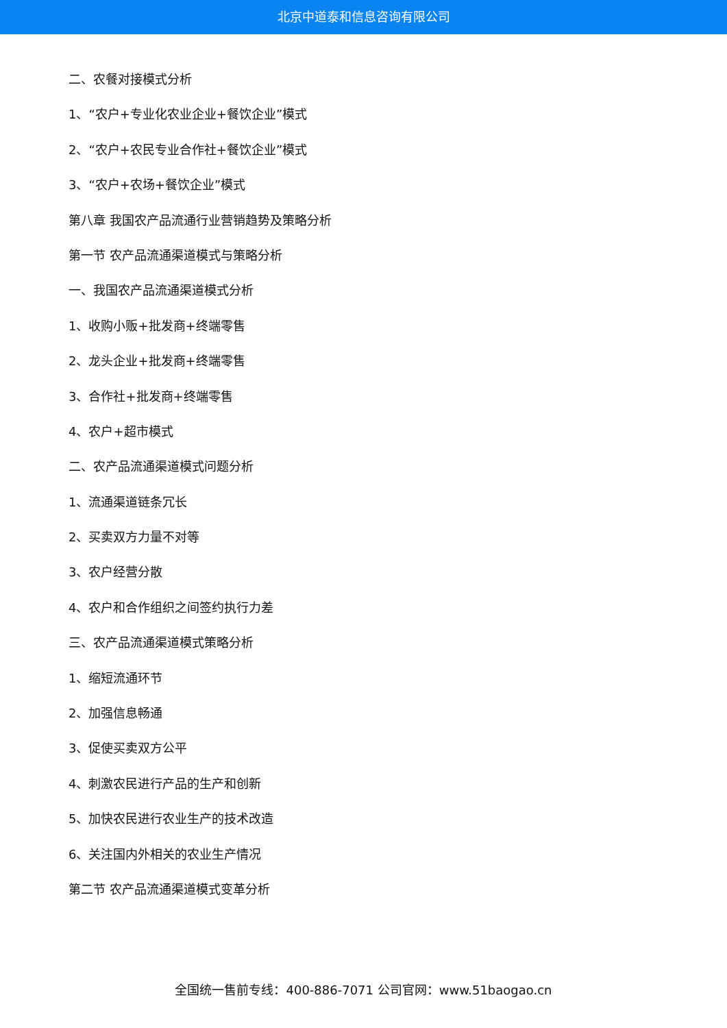北京中道泰和信息咨询有限公司
二、农餐对接模式分析
1、“农户+专业化农业企业+餐饮企业”模式
2、“农户+农民专业合作社+餐饮企业”模式
3、“农户+农场+餐饮企业”模式
第八章 我国农产品流通行业营销趋势及策略分析
第一节 农产品流通渠道模式与策略分析
一、我国农产品流通渠道模式分析
1、收购小贩+批发商+终端零售
2、龙头企业+批发商+终端零售
3、合作社+批发商+终端零售
4、农户+超市模式
二、农产品流通渠道模式问题分析
1、流通渠道链条冗长
2、买卖双方力量不对等
3、农户经营分散
4、农户和合作组织之间签约执行力差
三、农产品流通渠道模式策略分析
1、缩短流通环节
2、加强信息畅通
3、促使买卖双方公平
4、刺激农民进行产品的生产和创新
5、加快农民进行农业生产的技术改造
6、关注国内外相关的农业生产情况
第二节 农产品流通渠道模式变革分析
全国统一售前专线：400-886-7071 公司官网：www.51baogao.cn